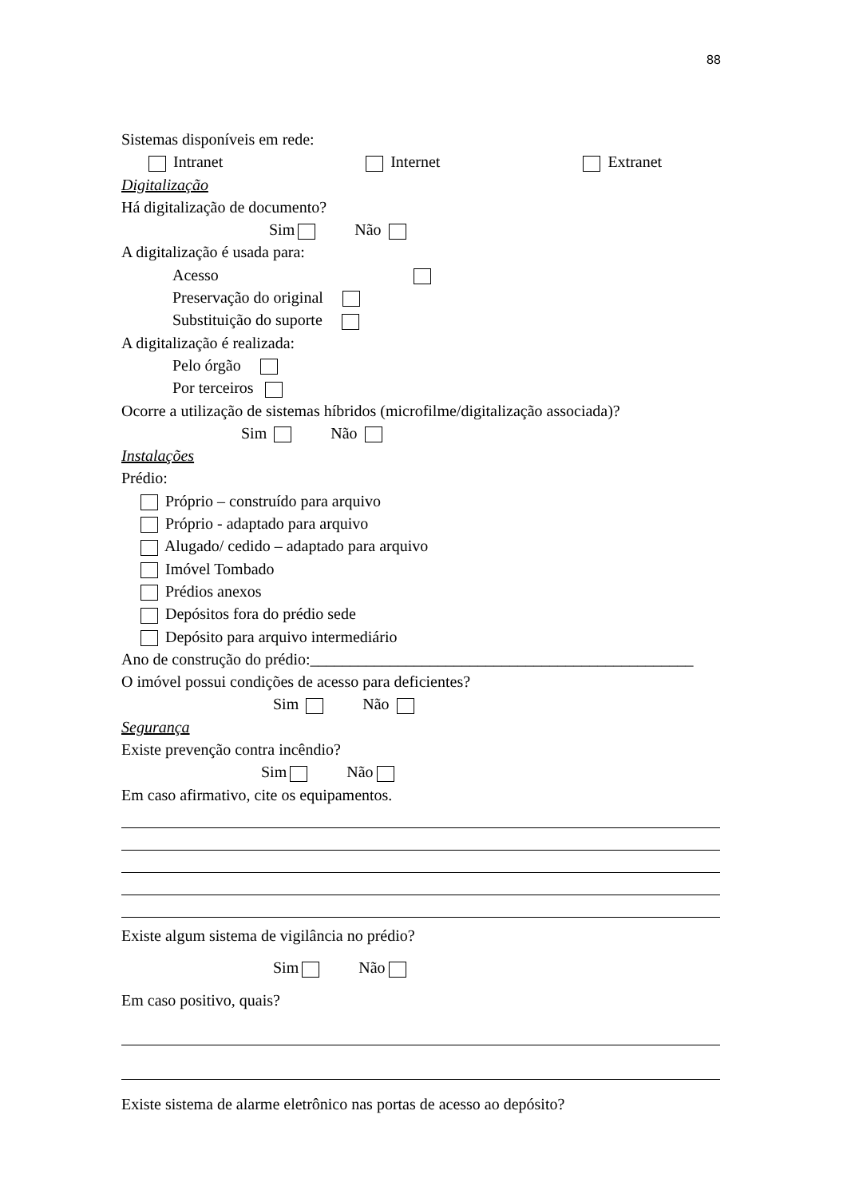88
Sistemas disponíveis em rede:
Intranet Internet Extranet
Digitalização
Há digitalização de documento?
Sim Não
A digitalização é usada para:
Acesso
Preservação do original
Substituição do suporte
A digitalização é realizada:
Pelo órgão
Por terceiros
Ocorre a utilização de sistemas híbridos (microfilme/digitalização associada)?
Sim Não
Instalações
Prédio:
Próprio – construído para arquivo
Próprio - adaptado para arquivo
Alugado/ cedido – adaptado para arquivo
Imóvel Tombado
Prédios anexos
Depósitos fora do prédio sede
Depósito para arquivo intermediário
Ano de construção do prédio:________________________________________________
O imóvel possui condições de acesso para deficientes?
Sim Não
Segurança
Existe prevenção contra incêndio?
Sim Não
Em caso afirmativo, cite os equipamentos.
Existe algum sistema de vigilância no prédio?
Sim Não
Em caso positivo, quais?
Existe sistema de alarme eletrônico nas portas de acesso ao depósito?